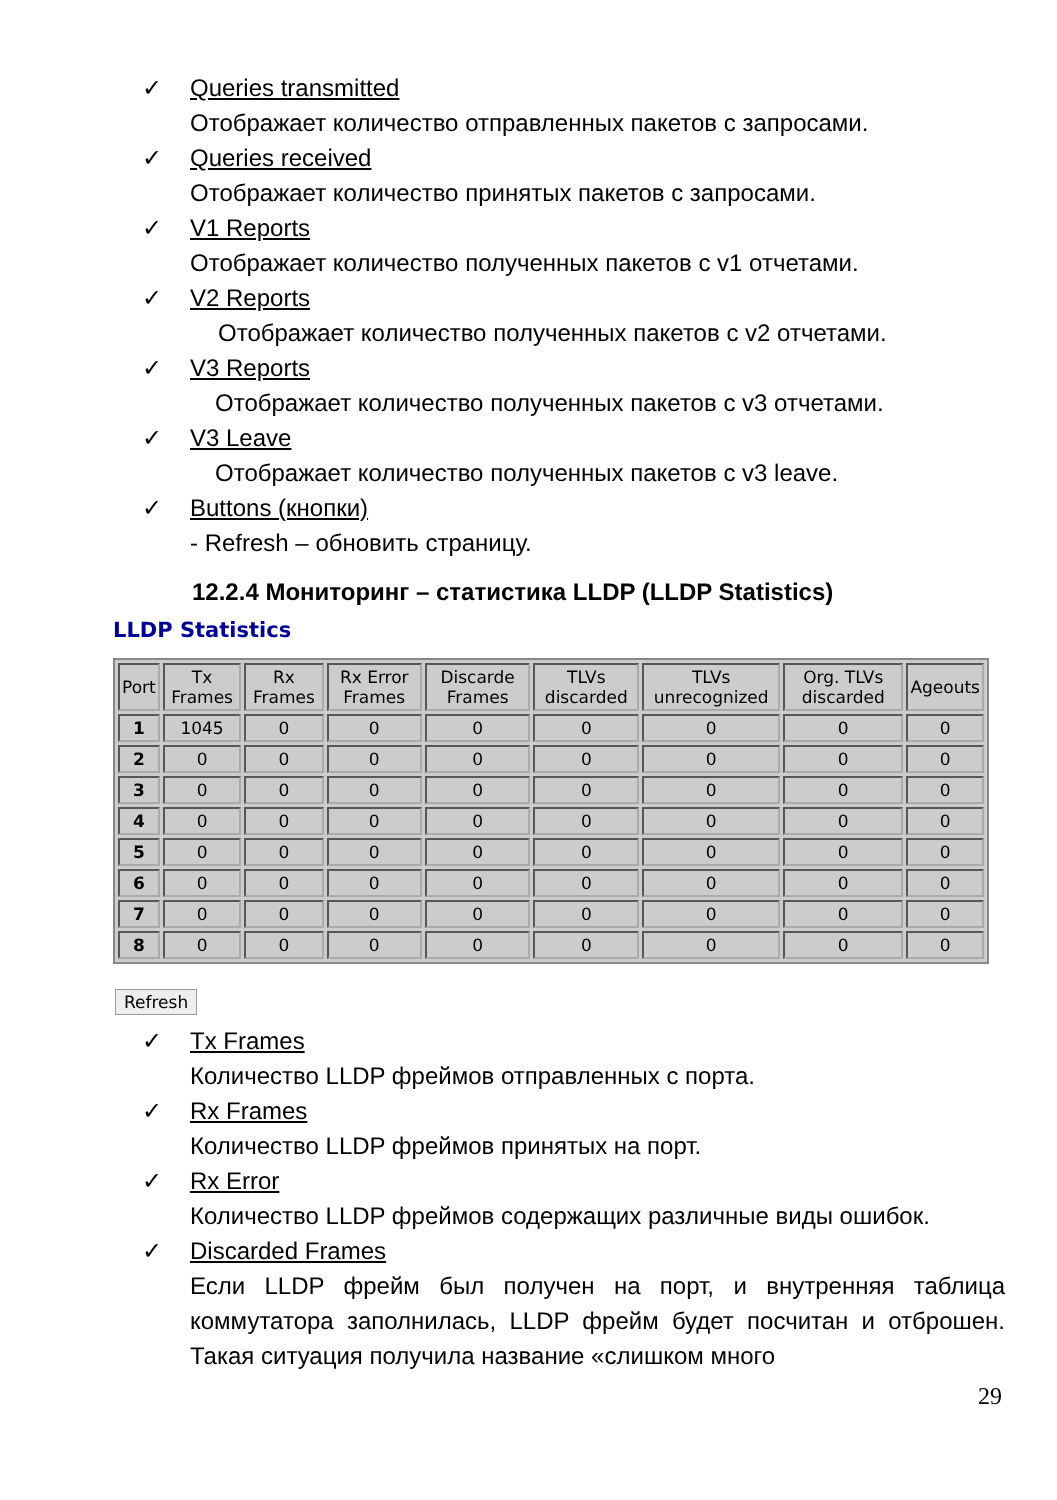✓ Queries transmitted
Отображает количество отправленных пакетов с запросами.
✓ Queries received
Отображает количество принятых пакетов с запросами.
✓ V1 Reports
Отображает количество полученных пакетов с v1 отчетами.
✓ V2 Reports
Отображает количество полученных пакетов с v2 отчетами.
✓ V3 Reports
Отображает количество полученных пакетов с v3 отчетами.
✓ V3 Leave
Отображает количество полученных пакетов с v3 leave.
✓ Buttons (кнопки)
- Refresh – обновить страницу.
12.2.4 Мониторинг – статистика LLDP (LLDP Statistics)
LLDP Statistics
| Port | Tx Frames | Rx Frames | Rx Error Frames | Discarde Frames | TLVs discarded | TLVs unrecognized | Org. TLVs discarded | Ageouts |
| --- | --- | --- | --- | --- | --- | --- | --- | --- |
| 1 | 1045 | 0 | 0 | 0 | 0 | 0 | 0 | 0 |
| 2 | 0 | 0 | 0 | 0 | 0 | 0 | 0 | 0 |
| 3 | 0 | 0 | 0 | 0 | 0 | 0 | 0 | 0 |
| 4 | 0 | 0 | 0 | 0 | 0 | 0 | 0 | 0 |
| 5 | 0 | 0 | 0 | 0 | 0 | 0 | 0 | 0 |
| 6 | 0 | 0 | 0 | 0 | 0 | 0 | 0 | 0 |
| 7 | 0 | 0 | 0 | 0 | 0 | 0 | 0 | 0 |
| 8 | 0 | 0 | 0 | 0 | 0 | 0 | 0 | 0 |
Refresh
✓ Tx Frames
Количество LLDP фреймов отправленных с порта.
✓ Rx Frames
Количество LLDP фреймов принятых на порт.
✓ Rx Error
Количество LLDP фреймов содержащих различные виды ошибок.
✓ Discarded Frames
Если LLDP фрейм был получен на порт, и внутренняя таблица коммутатора заполнилась, LLDP фрейм будет посчитан и отброшен. Такая ситуация получила название «слишком много
29